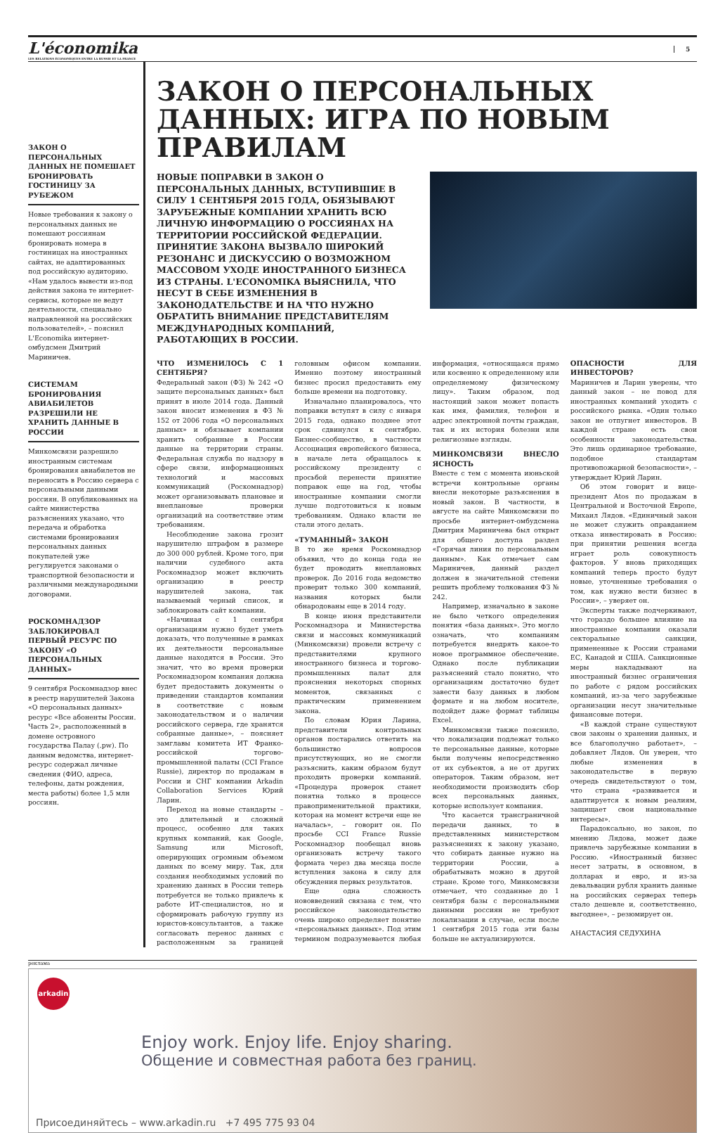L'économika
LES RELATIONS ÉCONOMIQUES ENTRE LA RUSSIE ET LA FRANCE
5
ЗАКОН О ПЕРСОНАЛЬНЫХ ДАННЫХ НЕ ПОМЕШАЕТ БРОНИРОВАТЬ ГОСТИНИЦУ ЗА РУБЕЖОМ
Новые требования к закону о персональных данных не помешают россиянам бронировать номера в гостиницах на иностранных сайтах, не адаптированных под российскую аудиторию. «Нам удалось вывести из-под действия закона те интернет-сервисы, которые не ведут деятельности, специально направленной на российских пользователей», – пояснил L'Economika интернет-омбудсмен Дмитрий Мариничев.
СИСТЕМАМ БРОНИРОВАНИЯ АВИАБИЛЕТОВ РАЗРЕШИЛИ НЕ ХРАНИТЬ ДАННЫЕ В РОССИИ
Минкомсвязи разрешило иностранным системам бронирования авиабилетов не переносить в Россию сервера с персональными данными россиян. В опубликованных на сайте министерства разъяснениях указано, что передача и обработка системами бронирования персональных данных покупателей уже регулируется законами о транспортной безопасности и различными международными договорами.
РОСКОМНАДЗОР ЗАБЛОКИРОВАЛ ПЕРВЫЙ РЕСУРС ПО ЗАКОНУ «О ПЕРСОНАЛЬНЫХ ДАННЫХ»
9 сентября Роскомнадзор внес в реестр нарушителей Закона «О персональных данных» ресурс «Все абоненты России. Часть 2», расположенный в домене островного государства Палау (.pw). По данным ведомства, интернет-ресурс содержал личные сведения (ФИО, адреса, телефоны, даты рождения, места работы) более 1,5 млн россиян.
ЗАКОН О ПЕРСОНАЛЬНЫХ ДАННЫХ: ИГРА ПО НОВЫМ ПРАВИЛАМ
НОВЫЕ ПОПРАВКИ В ЗАКОН О ПЕРСОНАЛЬНЫХ ДАННЫХ, ВСТУПИВШИЕ В СИЛУ 1 СЕНТЯБРЯ 2015 ГОДА, ОБЯЗЫВАЮТ ЗАРУБЕЖНЫЕ КОМПАНИИ ХРАНИТЬ ВСЮ ЛИЧНУЮ ИНФОРМАЦИЮ О РОССИЯНАХ НА ТЕРРИТОРИИ РОССИЙСКОЙ ФЕДЕРАЦИИ. ПРИНЯТИЕ ЗАКОНА ВЫЗВАЛО ШИРОКИЙ РЕЗОНАНС И ДИСКУССИЮ О ВОЗМОЖНОМ МАССОВОМ УХОДЕ ИНОСТРАННОГО БИЗНЕСА ИЗ СТРАНЫ. L'ECONOMIKA ВЫЯСНИЛА, ЧТО НЕСУТ В СЕБЕ ИЗМЕНЕНИЯ В ЗАКОНОДАТЕЛЬСТВЕ И НА ЧТО НУЖНО ОБРАТИТЬ ВНИМАНИЕ ПРЕДСТАВИТЕЛЯМ МЕЖДУНАРОДНЫХ КОМПАНИЙ, РАБОТАЮЩИХ В РОССИИ.
ЧТО ИЗМЕНИЛОСЬ С 1 СЕНТЯБРЯ?
Федеральный закон (ФЗ) № 242 «О защите персональных данных» был принят в июле 2014 года. Данный закон вносит изменения в ФЗ № 152 от 2006 года «О персональных данных» и обязывает компании хранить собранные в России данные на территории страны. Федеральная служба по надзору в сфере связи, информационных технологий и массовых коммуникаций (Роскомнадзор) может организовывать плановые и внеплановые проверки организаций на соответствие этим требованиям.
Несоблюдение закона грозит нарушителю штрафом в размере до 300 000 рублей. Кроме того, при наличии судебного акта Роскомнадзор может включить организацию в реестр нарушителей закона, так называемый черный список, и заблокировать сайт компании.
«Начиная с 1 сентября организациям нужно будет уметь доказать, что полученные в рамках их деятельности персональные данные находятся в России. Это значит, что во время проверки Роскомнадзором компания должна будет предоставить документы о приведении стандартов компании в соответствие с новым законодательством и о наличии российского сервера, где хранятся собранные данные», – поясняет замглавы комитета ИТ Франко-российской торгово-промышленной палаты (CCI France Russie), директор по продажам в России и СНГ компании Arkadin Collaboration Services Юрий Ларин.
Переход на новые стандарты – это длительный и сложный процесс, особенно для таких крупных компаний, как Google, Samsung или Microsoft, оперирующих огромным объемом данных по всему миру. Так, для создания необходимых условий по хранению данных в России теперь потребуется не только привлечь к работе ИТ-специалистов, но и сформировать рабочую группу из юристов-консультантов, а также согласовать перенос данных с расположенным за границей головным офисом компании. Именно поэтому иностранный бизнес просил предоставить ему больше времени на подготовку.
Изначально планировалось, что поправки вступят в силу с января 2015 года, однако позднее этот срок сдвинулся к сентябрю. Бизнес-сообщество, в частности Ассоциация европейского бизнеса, в начале лета обращалось к российскому президенту с просьбой перенести принятие поправок еще на год, чтобы иностранные компании смогли лучше подготовиться к новым требованиям. Однако власти не стали этого делать.
«ТУМАННЫЙ» ЗАКОН
В то же время Роскомнадзор объявил, что до конца года не будет проводить внеплановых проверок. До 2016 года ведомство проверит только 300 компаний, названия которых были обнародованы еще в 2014 году.
В конце июня представители Роскомнадзора и Министерства связи и массовых коммуникаций (Минкомсвязи) провели встречу с представителями крупного иностранного бизнеса и торгово-промышленных палат для прояснения некоторых спорных моментов, связанных с практическим применением закона.
По словам Юрия Ларина, представители контрольных органов постарались ответить на большинство вопросов присутствующих, но не смогли разъяснить, каким образом будут проходить проверки компаний. «Процедура проверок станет понятна только в процессе правоприменительной практики, которая на момент встречи еще не началась», – говорит он. По просьбе CCI France Russie Роскомнадзор пообещал вновь организовать встречу такого формата через два месяца после вступления закона в силу для обсуждения первых результатов.
Еще одна сложность нововведений связана с тем, что российское законодательство очень широко определяет понятие «персональных данных». Под этим термином подразумевается любая информация, «относящаяся прямо или косвенно к определенному или определяемому физическому лицу». Таким образом, под настоящий закон может попасть как имя, фамилия, телефон и адрес электронной почты граждан, так и их история болезни или религиозные взгляды.
МИНКОМСВЯЗИ ВНЕСЛО ЯСНОСТЬ
Вместе с тем с момента июньской встречи контрольные органы внесли некоторые разъяснения в новый закон. В частности, в августе на сайте Минкомсвязи по просьбе интернет-омбудсмена Дмитрия Мариничева был открыт для общего доступа раздел «Горячая линия по персональным данным». Как отмечает сам Мариничев, данный раздел должен в значительной степени решить проблему толкования ФЗ № 242.
Например, изначально в законе не было четкого определения понятия «база данных». Это могло означать, что компаниям потребуется внедрять какое-то новое программное обеспечение. Однако после публикации разъяснений стало понятно, что организациям достаточно будет завести базу данных в любом формате и на любом носителе, подойдет даже формат таблицы Excel.
Минкомсвязи также пояснило, что локализации подлежат только те персональные данные, которые были получены непосредственно от их субъектов, а не от других операторов. Таким образом, нет необходимости производить сбор всех персональных данных, которые использует компания.
Что касается трансграничной передачи данных, то в представленных министерством разъяснениях к закону указано, что собирать данные нужно на территории России, а обрабатывать можно в другой стране. Кроме того, Минкомсвязи отмечает, что созданные до 1 сентября базы с персональными данными россиян не требуют локализации в случае, если после 1 сентября 2015 года эти базы больше не актуализируются.
ОПАСНОСТИ ДЛЯ ИНВЕСТОРОВ?
Мариничев и Ларин уверены, что данный закон – не повод для иностранных компаний уходить с российского рынка. «Один только закон не отпугнет инвесторов. В каждой стране есть свои особенности законодательства. Это лишь ординарное требование, подобное стандартам противопожарной безопасности», – утверждает Юрий Ларин.
Об этом говорит и вице-президент Atos по продажам в Центральной и Восточной Европе, Михаил Лядов. «Единичный закон не может служить оправданием отказа инвестировать в Россию: при принятии решения всегда играет роль совокупность факторов. У вновь приходящих компаний теперь просто будут новые, уточненные требования о том, как нужно вести бизнес в России», – уверяет он.
Эксперты также подчеркивают, что гораздо большее влияние на иностранные компании оказали секторальные санкции, примененные к России странами ЕС, Канадой и США. Санкционные меры накладывают на иностранный бизнес ограничения по работе с рядом российских компаний, из-за чего зарубежные организации несут значительные финансовые потери.
«В каждой стране существуют свои законы о хранении данных, и все благополучно работает», – добавляет Лядов. Он уверен, что любые изменения в законодательстве в первую очередь свидетельствуют о том, что страна «развивается и адаптируется к новым реалиям, защищает свои национальные интересы».
Парадоксально, но закон, по мнению Лядова, может даже привлечь зарубежные компании в Россию. «Иностранный бизнес несет затраты, в основном, в долларах и евро, и из-за девальвации рубля хранить данные на российских серверах теперь стало дешевле и, соответственно, выгоднее», – резюмирует он.
АНАСТАСИЯ СЕДУХИНА
реклама
arkadin
Enjoy work. Enjoy life. Enjoy sharing.
Общение и совместная работа без границ.
Присоединяйтесь – www.arkadin.ru +7 495 775 93 04